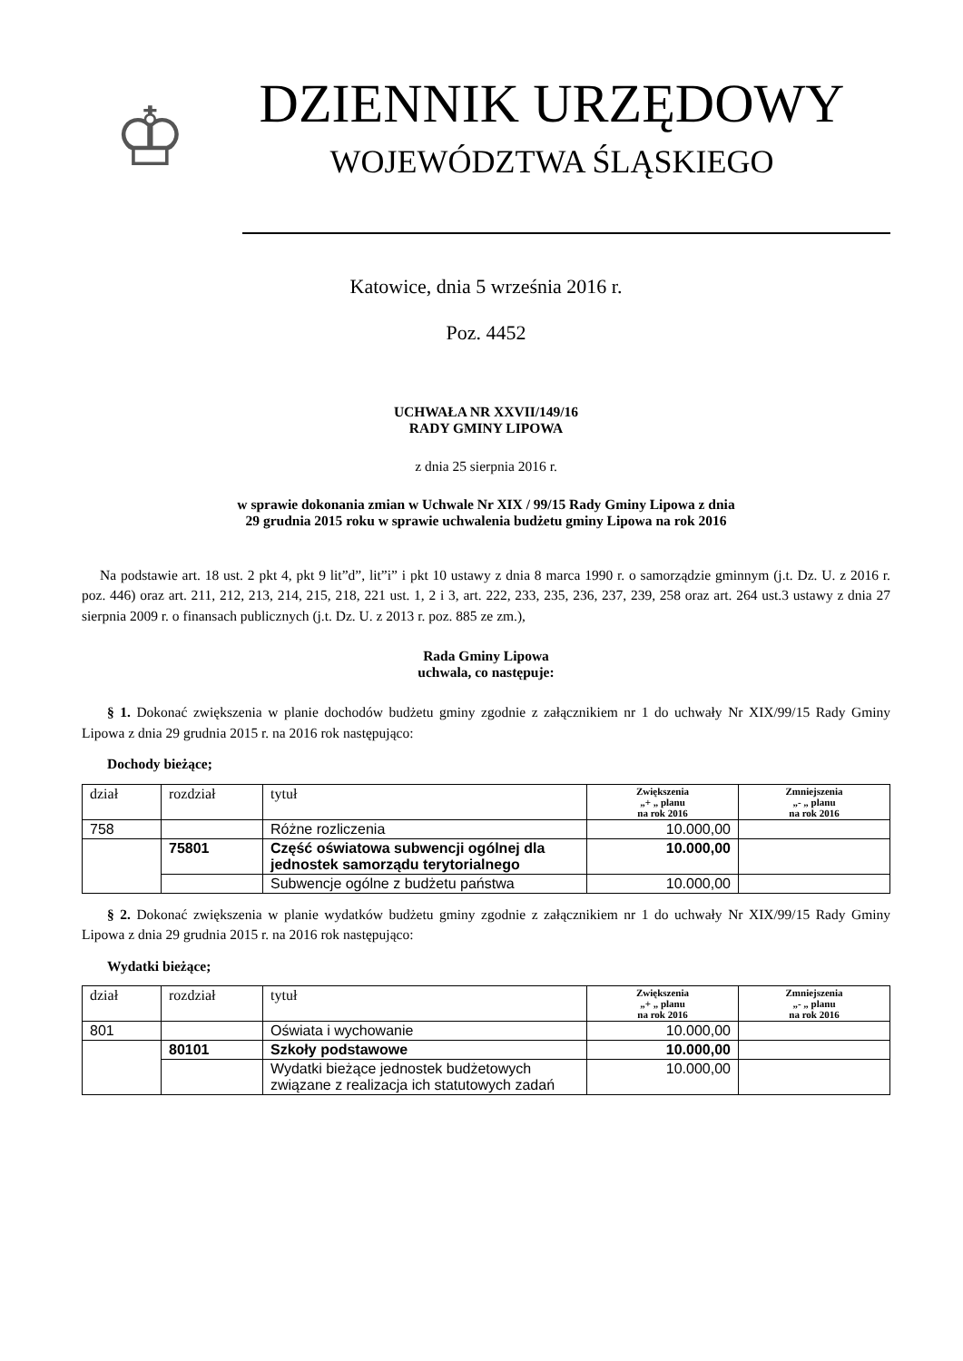♔
DZIENNIK URZĘDOWY
WOJEWÓDZTWA ŚLĄSKIEGO
Katowice, dnia 5 września 2016 r.
Poz. 4452
UCHWAŁA NR XXVII/149/16
RADY GMINY LIPOWA
z dnia 25 sierpnia 2016 r.
w sprawie dokonania zmian w Uchwale Nr XIX / 99/15 Rady Gminy Lipowa z dnia
29 grudnia 2015 roku w sprawie uchwalenia budżetu gminy Lipowa na rok 2016
Na podstawie art. 18 ust. 2 pkt 4, pkt 9 lit”d”, lit”i” i pkt 10 ustawy z dnia 8 marca 1990 r. o samorządzie gminnym (j.t. Dz. U. z 2016 r. poz. 446) oraz art. 211, 212, 213, 214, 215, 218, 221 ust. 1, 2 i 3, art. 222, 233, 235, 236, 237, 239, 258 oraz art. 264 ust.3 ustawy z dnia 27 sierpnia 2009 r. o finansach publicznych (j.t. Dz. U. z 2013 r. poz. 885 ze zm.),
Rada Gminy Lipowa
uchwala, co następuje:
§ 1. Dokonać zwiększenia w planie dochodów budżetu gminy zgodnie z załącznikiem nr 1 do uchwały Nr XIX/99/15 Rady Gminy Lipowa z dnia 29 grudnia 2015 r. na 2016 rok następująco:
Dochody bieżące;
| dział | rozdział | tytuł | Zwiększenia „+ „ planu na rok 2016 | Zmniejszenia „- „ planu na rok 2016 |
| --- | --- | --- | --- | --- |
| 758 | | Różne rozliczenia | 10.000,00 | |
| | 75801 | Część oświatowa subwencji ogólnej dla jednostek samorządu terytorialnego | 10.000,00 | |
| | | Subwencje ogólne z budżetu państwa | 10.000,00 | |
§ 2. Dokonać zwiększenia w planie wydatków budżetu gminy zgodnie z załącznikiem nr 1 do uchwały Nr XIX/99/15 Rady Gminy Lipowa z dnia 29 grudnia 2015 r. na 2016 rok następująco:
Wydatki bieżące;
| dział | rozdział | tytuł | Zwiększenia „+ „ planu na rok 2016 | Zmniejszenia „- „ planu na rok 2016 |
| --- | --- | --- | --- | --- |
| 801 | | Oświata i wychowanie | 10.000,00 | |
| | 80101 | Szkoły podstawowe | 10.000,00 | |
| | | Wydatki bieżące jednostek budżetowych związane z realizacja ich statutowych zadań | 10.000,00 | |